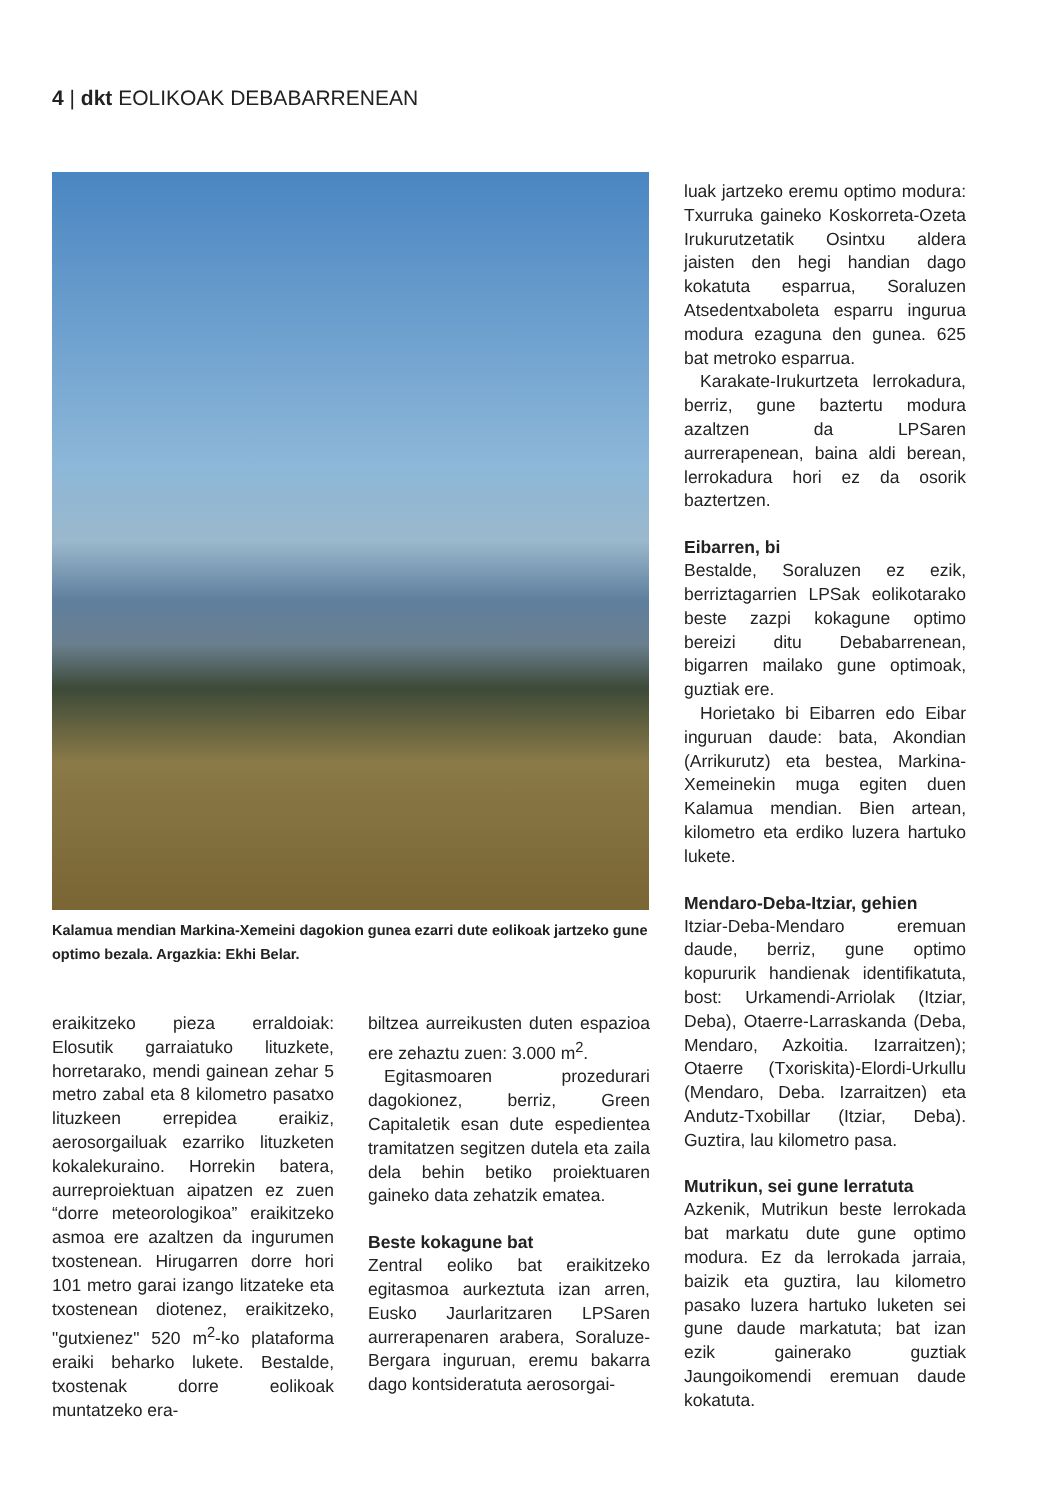4 | dkt EOLIKOAK DEBABARRENEAN
Kalamua mendian Markina-Xemeini dagokion gunea ezarri dute eolikoak jartzeko gune optimo bezala. Argazkia: Ekhi Belar.
eraikitzeko pieza erraldoiak: Elosutik garraiatuko lituzkete, horretarako, mendi gainean zehar 5 metro zabal eta 8 kilometro pasatxo lituzkeen errepidea eraikiz, aerosorgailuak ezarriko lituzketen kokalekuraino. Horrekin batera, aurreproiektuan aipatzen ez zuen “dorre meteorologikoa” eraikitzeko asmoa ere azaltzen da ingurumen txostenean. Hirugarren dorre hori 101 metro garai izango litzateke eta txostenean diotenez, eraikitzeko, "gutxienez" 520 m<sup>2</sup>-ko plataforma eraiki beharko lukete. Bestalde, txostenak dorre eolikoak muntatzeko era-
biltzea aurreikusten duten espazioa ere zehaztu zuen: 3.000 m<sup>2</sup>.
Egitasmoaren prozedurari dagokionez, berriz, Green Capitaletik esan dute espedientea tramitatzen segitzen dutela eta zaila dela behin betiko proiektuaren gaineko data zehatzik ematea.
Beste kokagune bat
Zentral eoliko bat eraikitzeko egitasmoa aurkeztuta izan arren, Eusko Jaurlaritzaren LPSaren aurrerapenaren arabera, Soraluze-Bergara inguruan, eremu bakarra dago kontsideratuta aerosorgai-
luak jartzeko eremu optimo modura: Txurruka gaineko Koskorreta-Ozeta Irukurutzetatik Osintxu aldera jaisten den hegi handian dago kokatuta esparrua, Soraluzen Atsedentxaboleta esparru ingurua modura ezaguna den gunea. 625 bat metroko esparrua.
Karakate-Irukurtzeta lerrokadura, berriz, gune baztertu modura azaltzen da LPSaren aurrerapenean, baina aldi berean, lerrokadura hori ez da osorik baztertzen.
Eibarren, bi
Bestalde, Soraluzen ez ezik, berriztagarrien LPSak eolikotarako beste zazpi kokagune optimo bereizi ditu Debabarrenean, bigarren mailako gune optimoak, guztiak ere.
Horietako bi Eibarren edo Eibar inguruan daude: bata, Akondian (Arrikurutz) eta bestea, Markina-Xemeinekin muga egiten duen Kalamua mendian. Bien artean, kilometro eta erdiko luzera hartuko lukete.
Mendaro-Deba-Itziar, gehien
Itziar-Deba-Mendaro eremuan daude, berriz, gune optimo kopururik handienak identifikatuta, bost: Urkamendi-Arriolak (Itziar, Deba), Otaerre-Larraskanda (Deba, Mendaro, Azkoitia. Izarraitzen); Otaerre (Txoriskita)-Elordi-Urkullu (Mendaro, Deba. Izarraitzen) eta Andutz-Txobillar (Itziar, Deba). Guztira, lau kilometro pasa.
Mutrikun, sei gune lerratuta
Azkenik, Mutrikun beste lerrokada bat markatu dute gune optimo modura. Ez da lerrokada jarraia, baizik eta guztira, lau kilometro pasako luzera hartuko luketen sei gune daude markatuta; bat izan ezik gainerako guztiak Jaungoikomendi eremuan daude kokatuta.